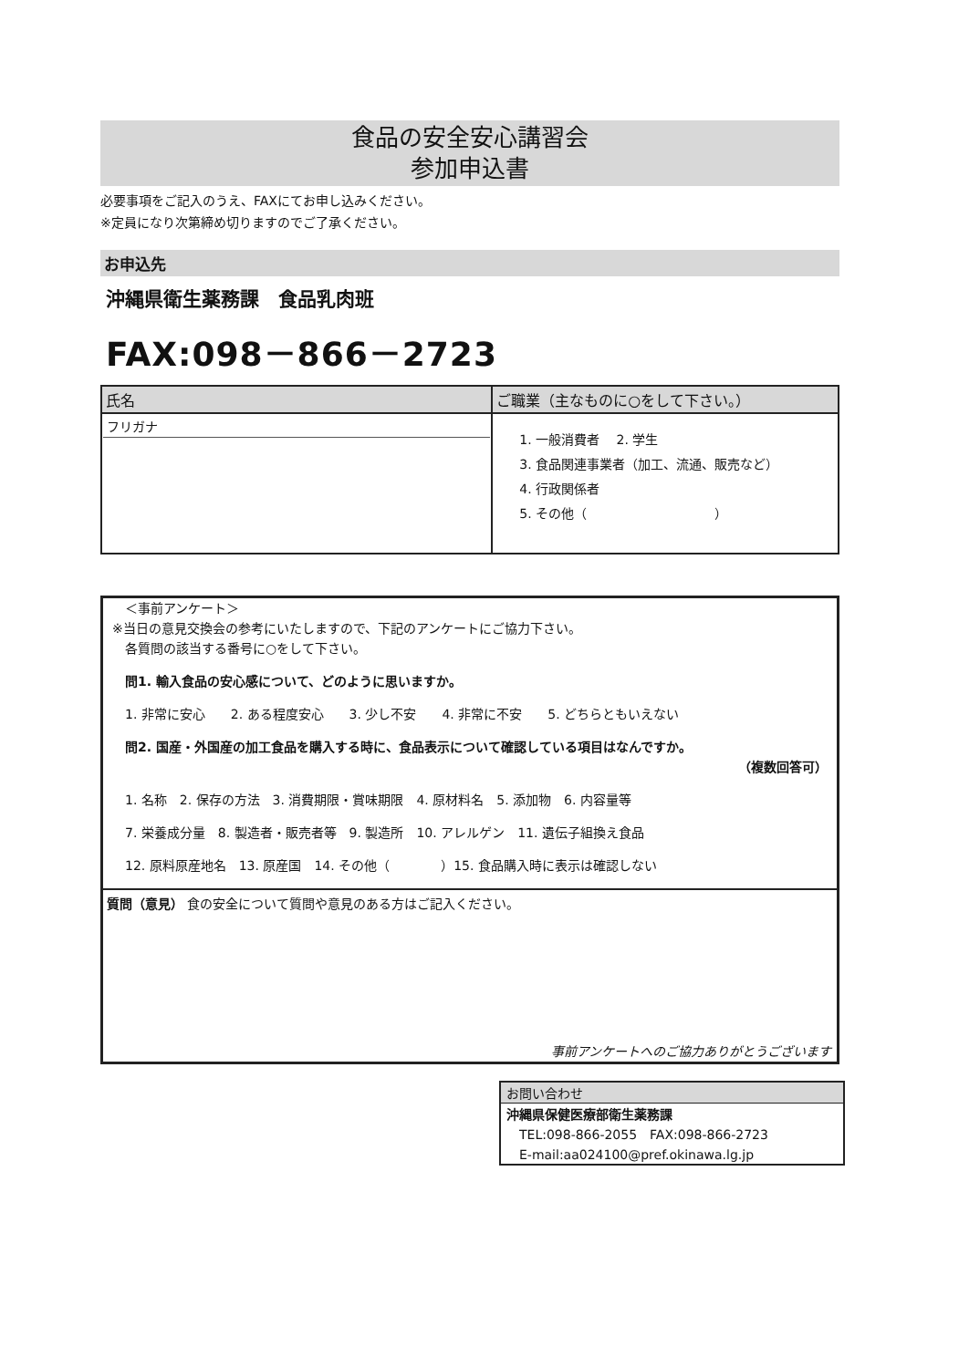食品の安全安心講習会
参加申込書
必要事項をご記入のうえ、FAXにてお申し込みください。
※定員になり次第締め切りますのでご了承ください。
お申込先
沖縄県衛生薬務課　食品乳肉班
FAX:098－866－2723
| 氏名 | ご職業（主なものに○をして下さい。） |
| フリガナ | 1. 一般消費者 2. 学生 3. 食品関連事業者（加工、流通、販売など） 4. 行政関係者 5. その他（ ） |
　＜事前アンケート＞
※当日の意見交換会の参考にいたしますので、下記のアンケートにご協力下さい。
　各質問の該当する番号に○をして下さい。
　問1. 輸入食品の安心感について、どのように思いますか。
　1. 非常に安心　　2. ある程度安心　　3. 少し不安　　4. 非常に不安　　5. どちらともいえない
　問2. 国産・外国産の加工食品を購入する時に、食品表示について確認している項目はなんですか。
（複数回答可）
　1. 名称　2. 保存の方法　3. 消費期限・賞味期限　4. 原材料名　5. 添加物　6. 内容量等
　7. 栄養成分量　8. 製造者・販売者等　9. 製造所　10. アレルゲン　11. 遺伝子組換え食品
　12. 原料原産地名　13. 原産国　14. その他（　　　　）15. 食品購入時に表示は確認しない
質問（意見） 食の安全について質問や意見のある方はご記入ください。
事前アンケートへのご協力ありがとうございます
お問い合わせ
沖縄県保健医療部衛生薬務課
　TEL:098-866-2055　FAX:098-866-2723
　E-mail:aa024100@pref.okinawa.lg.jp